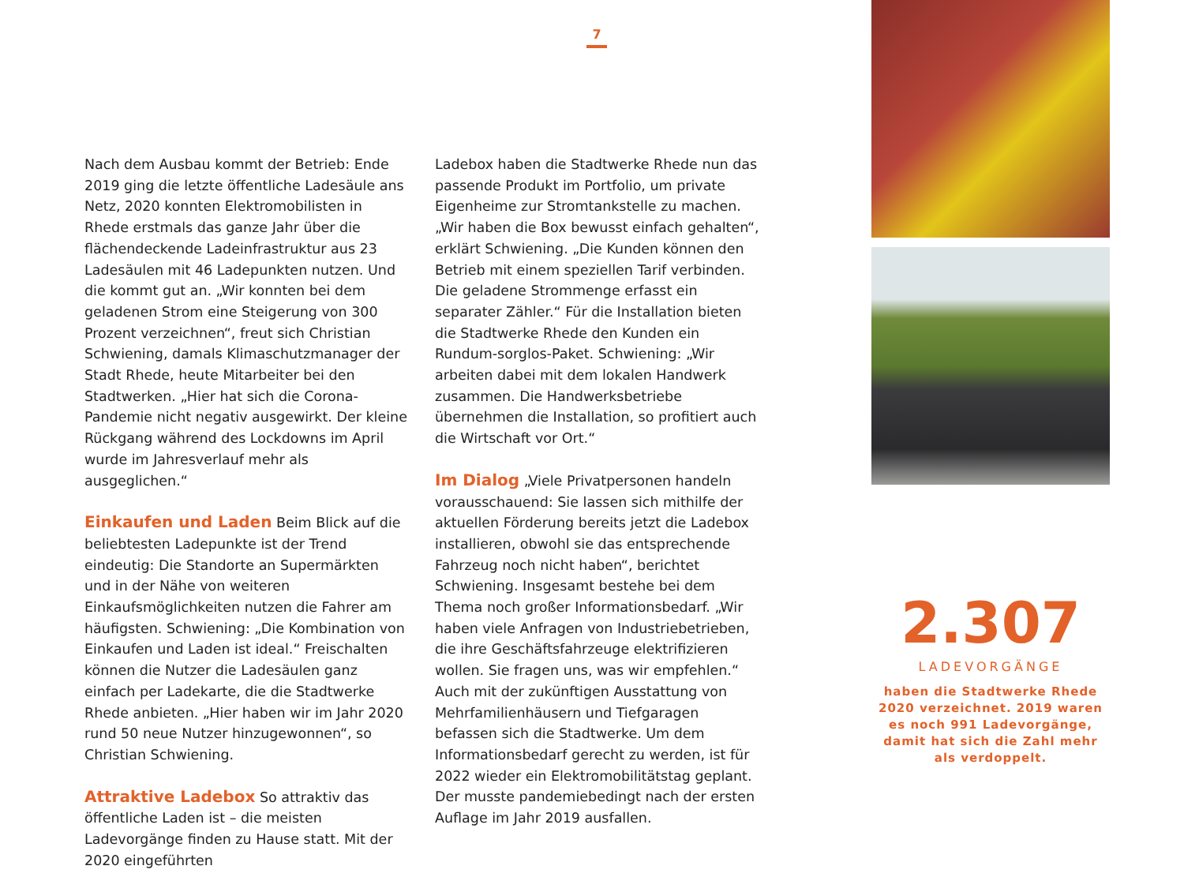7
Nach dem Ausbau kommt der Betrieb: Ende 2019 ging die letzte öffentliche Ladesäule ans Netz, 2020 konnten Elektromobilisten in Rhede erstmals das ganze Jahr über die flächendeckende Ladeinfrastruktur aus 23 Ladesäulen mit 46 Ladepunkten nutzen. Und die kommt gut an. „Wir konnten bei dem geladenen Strom eine Steigerung von 300 Prozent verzeichnen“, freut sich Christian Schwiening, damals Klimaschutzmanager der Stadt Rhede, heute Mitarbeiter bei den Stadtwerken. „Hier hat sich die Corona-Pandemie nicht negativ ausgewirkt. Der kleine Rückgang während des Lockdowns im April wurde im Jahresverlauf mehr als ausgeglichen.“
Einkaufen und Laden Beim Blick auf die beliebtesten Ladepunkte ist der Trend eindeutig: Die Standorte an Supermärkten und in der Nähe von weiteren Einkaufsmöglichkeiten nutzen die Fahrer am häufigsten. Schwiening: „Die Kombination von Einkaufen und Laden ist ideal.“ Freischalten können die Nutzer die Ladesäulen ganz einfach per Ladekarte, die die Stadtwerke Rhede anbieten. „Hier haben wir im Jahr 2020 rund 50 neue Nutzer hinzugewonnen“, so Christian Schwiening.
Attraktive Ladebox So attraktiv das öffentliche Laden ist – die meisten Ladevorgänge finden zu Hause statt. Mit der 2020 eingeführten
Ladebox haben die Stadtwerke Rhede nun das passende Produkt im Portfolio, um private Eigenheime zur Stromtankstelle zu machen. „Wir haben die Box bewusst einfach gehalten“, erklärt Schwiening. „Die Kunden können den Betrieb mit einem speziellen Tarif verbinden. Die geladene Strommenge erfasst ein separater Zähler.“ Für die Installation bieten die Stadtwerke Rhede den Kunden ein Rundum-sorglos-Paket. Schwiening: „Wir arbeiten dabei mit dem lokalen Handwerk zusammen. Die Handwerksbetriebe übernehmen die Installation, so profitiert auch die Wirtschaft vor Ort.“
Im Dialog „Viele Privatpersonen handeln vorausschauend: Sie lassen sich mithilfe der aktuellen Förderung bereits jetzt die Ladebox installieren, obwohl sie das entsprechende Fahrzeug noch nicht haben“, berichtet Schwiening. Insgesamt bestehe bei dem Thema noch großer Informationsbedarf. „Wir haben viele Anfragen von Industriebetrieben, die ihre Geschäftsfahrzeuge elektrifizieren wollen. Sie fragen uns, was wir empfehlen.“ Auch mit der zukünftigen Ausstattung von Mehrfamilienhäusern und Tiefgaragen befassen sich die Stadtwerke. Um dem Informationsbedarf gerecht zu werden, ist für 2022 wieder ein Elektromobilitätstag geplant. Der musste pandemiebedingt nach der ersten Auflage im Jahr 2019 ausfallen.
2.307
LADEVORGÄNGE
haben die Stadtwerke Rhede 2020 verzeichnet. 2019 waren es noch 991 Ladevorgänge, damit hat sich die Zahl mehr als verdoppelt.